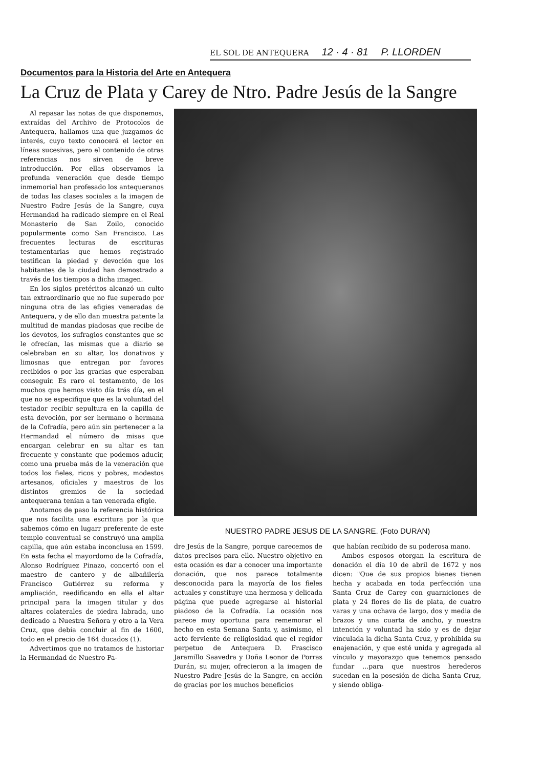EL SOL DE ANTEQUERA 12 · 4 · 81 P. LLORDEN
Documentos para la Historia del Arte en Antequera
La Cruz de Plata y Carey de Ntro. Padre Jesús de la Sangre
Al repasar las notas de que disponemos, extraídas del Archivo de Protocolos de Antequera, hallamos una que juzgamos de interés, cuyo texto conocerá el lector en líneas sucesivas, pero el contenido de otras referencias nos sirven de breve introducción. Por ellas observamos la profunda veneración que desde tiempo inmemorial han profesado los antequeranos de todas las clases sociales a la imagen de Nuestro Padre Jesús de la Sangre, cuya Hermandad ha radicado siempre en el Real Monasterio de San Zoilo, conocido popularmente como San Francisco. Las frecuentes lecturas de escrituras testamentarias que hemos registrado testifican la piedad y devoción que los habitantes de la ciudad han demostrado a través de los tiempos a dicha imagen.
En los siglos pretéritos alcanzó un culto tan extraordinario que no fue superado por ninguna otra de las efigies veneradas de Antequera, y de ello dan muestra patente la multitud de mandas piadosas que recibe de los devotos, los sufragios constantes que se le ofrecían, las mismas que a diario se celebraban en su altar, los donativos y limosnas que entregan por favores recibidos o por las gracias que esperaban conseguir. Es raro el testamento, de los muchos que hemos visto día trás día, en el que no se especifique que es la voluntad del testador recibir sepultura en la capilla de esta devoción, por ser hermano o hermana de la Cofradía, pero aún sin pertenecer a la Hermandad el número de misas que encargan celebrar en su altar es tan frecuente y constante que podemos aducir, como una prueba más de la veneración que todos los fieles, ricos y pobres, modestos artesanos, oficiales y maestros de los distintos gremios de la sociedad antequerana tenían a tan venerada efigie.
Anotamos de paso la referencia histórica que nos facilita una escritura por la que sabemos cómo en lugarr preferente de este templo conventual se construyó una amplia capilla, que aún estaba inconclusa en 1599. En esta fecha el mayordomo de la Cofradía, Alonso Rodríguez Pinazo, concertó con el maestro de cantero y de albañilería Francisco Gutiérrez su reforma y ampliación, reedificando en ella el altar principal para la imagen titular y dos altares colaterales de piedra labrada, uno dedicado a Nuestra Señora y otro a la Vera Cruz, que debía concluir al fin de 1600, todo en el precio de 164 ducados (1).
Advertimos que no tratamos de historiar la Hermandad de Nuestro Pa-
NUESTRO PADRE JESUS DE LA SANGRE. (Foto DURAN)
dre Jesús de la Sangre, porque carecemos de datos precisos para ello. Nuestro objetivo en esta ocasión es dar a conocer una importante donación, que nos parece totalmente desconocida para la mayoría de los fieles actuales y constituye una hermosa y delicada página que puede agregarse al historial piadoso de la Cofradía. La ocasión nos parece muy oportuna para rememorar el hecho en esta Semana Santa y, asimismo, el acto ferviente de religiosidad que el regidor perpetuo de Antequera D. Frascisco Jaramillo Saavedra y Doña Leonor de Porras Durán, su mujer, ofrecieron a la imagen de Nuestro Padre Jesús de la Sangre, en acción de gracias por los muchos beneficios
que habían recibido de su poderosa mano.
Ambos esposos otorgan la escritura de donación el día 10 de abril de 1672 y nos dicen: "Que de sus propios bienes tienen hecha y acabada en toda perfección una Santa Cruz de Carey con guarniciones de plata y 24 flores de lis de plata, de cuatro varas y una ochava de largo, dos y media de brazos y una cuarta de ancho, y nuestra intención y voluntad ha sido y es de dejar vinculada la dicha Santa Cruz, y prohibida su enajenación, y que esté unida y agregada al vínculo y mayorazgo que tenemos pensado fundar ...para que nuestros herederos sucedan en la posesión de dicha Santa Cruz, y siendo obliga-